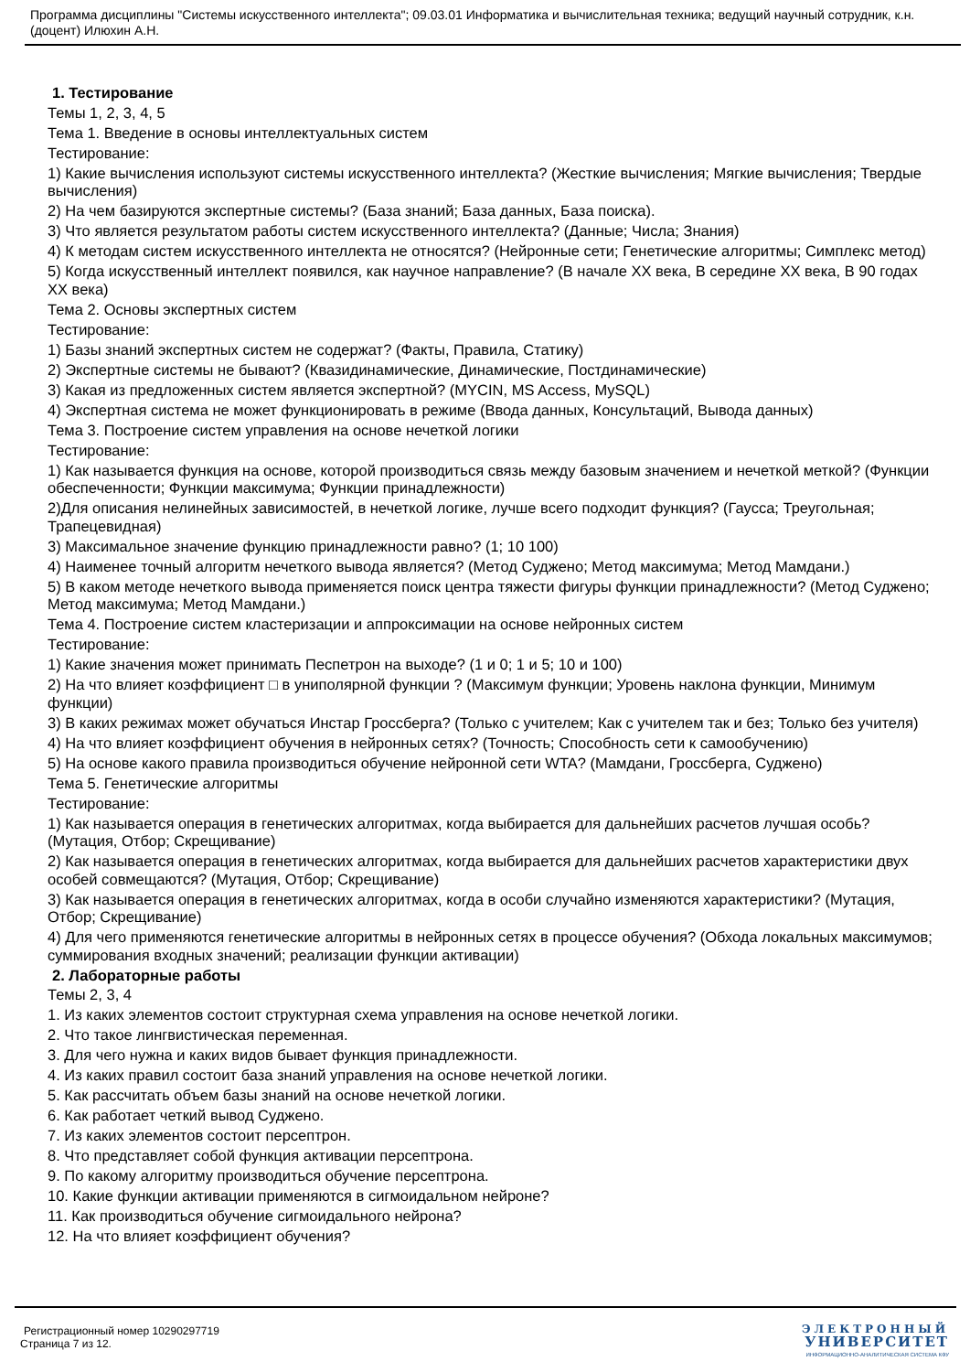Программа дисциплины "Системы искусственного интеллекта"; 09.03.01 Информатика и вычислительная техника; ведущий научный сотрудник, к.н. (доцент) Илюхин А.Н.
1. Тестирование
Темы 1, 2, 3, 4, 5
Тема 1. Введение в основы интеллектуальных систем
Тестирование:
1) Какие вычисления используют системы искусственного интеллекта? (Жесткие вычисления; Мягкие вычисления; Твердые вычисления)
2) На чем базируются экспертные системы? (База знаний; База данных, База поиска).
3) Что является результатом работы систем искусственного интеллекта? (Данные; Числа; Знания)
4) К методам систем искусственного интеллекта не относятся? (Нейронные сети; Генетические алгоритмы; Симплекс метод)
5) Когда искусственный интеллект появился, как научное направление? (В начале XX века, В середине XX века, В 90 годах XX века)
Тема 2. Основы экспертных систем
Тестирование:
1) Базы знаний экспертных систем не содержат? (Факты, Правила, Статику)
2) Экспертные системы не бывают? (Квазидинамические, Динамические, Постдинамические)
3) Какая из предложенных систем является экспертной? (MYCIN, MS Access, MySQL)
4) Экспертная система не может функционировать в режиме (Ввода данных, Консультаций, Вывода данных)
Тема 3. Построение систем управления на основе нечеткой логики
Тестирование:
1) Как называется функция на основе, которой производиться связь между базовым значением и нечеткой меткой? (Функции обеспеченности; Функции максимума; Функции принадлежности)
2)Для описания нелинейных зависимостей, в нечеткой логике, лучше всего подходит функция? (Гаусса; Треугольная; Трапецевидная)
3) Максимальное значение функцию принадлежности равно? (1; 10 100)
4) Наименее точный алгоритм нечеткого вывода является? (Метод Суджено; Метод максимума; Метод Мамдани.)
5) В каком методе нечеткого вывода применяется поиск центра тяжести фигуры функции принадлежности? (Метод Суджено; Метод максимума; Метод Мамдани.)
Тема 4. Построение систем кластеризации и аппроксимации на основе нейронных систем
Тестирование:
1) Какие значения может принимать Песпетрон на выходе? (1 и 0; 1 и 5; 10 и 100)
2) На что влияет коэффициент □ в униполярной функции ? (Максимум функции; Уровень наклона функции, Минимум функции)
3) В каких режимах может обучаться Инстар Гроссберга? (Только с учителем; Как с учителем так и без; Только без учителя)
4) На что влияет коэффициент обучения в нейронных сетях? (Точность; Способность сети к самообучению)
5) На основе какого правила производиться обучение нейронной сети WTA? (Мамдани, Гроссберга, Суджено)
Тема 5. Генетические алгоритмы
Тестирование:
1) Как называется операция в генетических алгоритмах, когда выбирается для дальнейших расчетов лучшая особь? (Мутация, Отбор; Скрещивание)
2) Как называется операция в генетических алгоритмах, когда выбирается для дальнейших расчетов характеристики двух особей совмещаются? (Мутация, Отбор; Скрещивание)
3) Как называется операция в генетических алгоритмах, когда в особи случайно изменяются характеристики? (Мутация, Отбор; Скрещивание)
4) Для чего применяются генетические алгоритмы в нейронных сетях в процессе обучения? (Обхода локальных максимумов; суммирования входных значений; реализации функции активации)
2. Лабораторные работы
Темы 2, 3, 4
1. Из каких элементов состоит структурная схема управления на основе нечеткой логики.
2. Что такое лингвистическая переменная.
3. Для чего нужна и каких видов бывает функция принадлежности.
4. Из каких правил состоит база знаний управления на основе нечеткой логики.
5. Как рассчитать объем базы знаний на основе нечеткой логики.
6. Как работает четкий вывод Суджено.
7. Из каких элементов состоит персептрон.
8. Что представляет собой функция активации персептрона.
9. По какому алгоритму производиться обучение персептрона.
10. Какие функции активации применяются в сигмоидальном нейроне?
11. Как производиться обучение сигмоидального нейрона?
12. На что влияет коэффициент обучения?
Регистрационный номер 10290297719
Страница 7 из 12.
ЭЛЕКТРОННЫЙ
УНИВЕРСИТЕТ
ИНФОРМАЦИОННО-АНАЛИТИЧЕСКАЯ СИСТЕМА КФУ